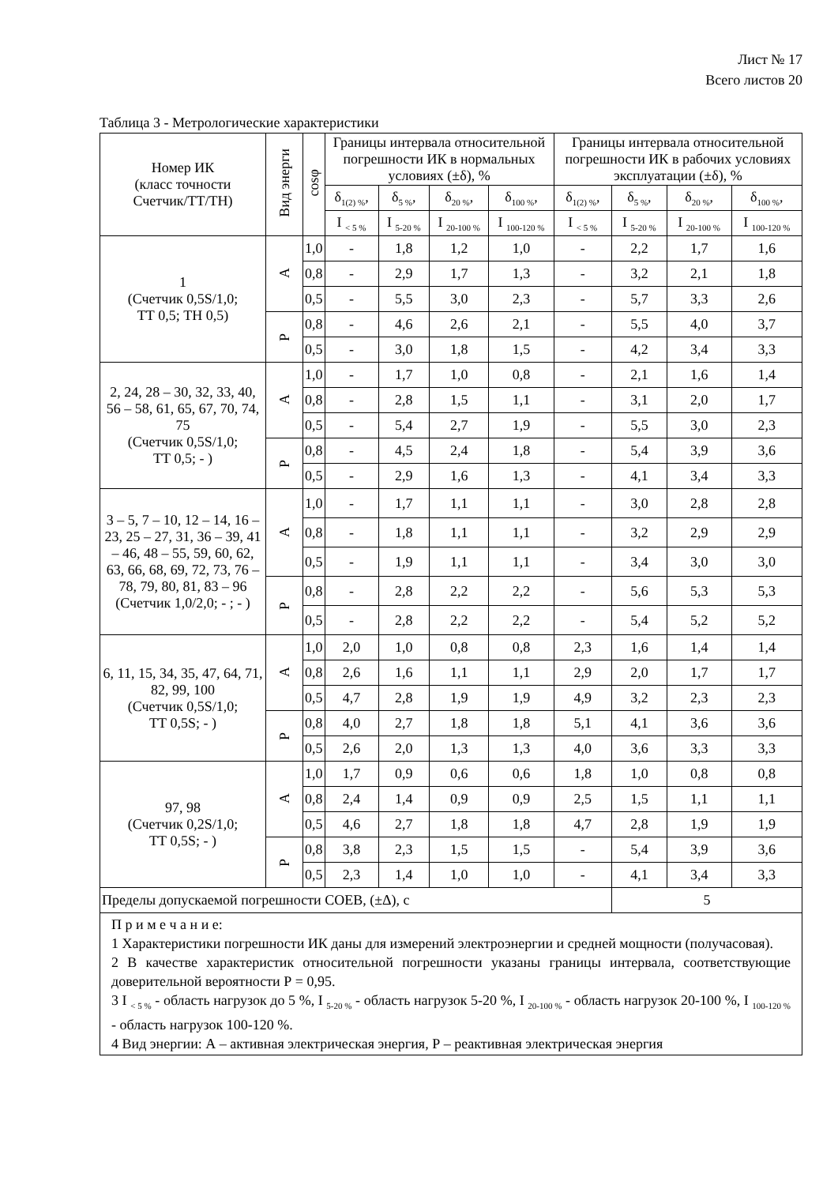Лист № 17
Всего листов 20
Таблица 3 - Метрологические характеристики
| Номер ИК (класс точности Счетчик/ТТ/ТН) | Вид энерги | cosφ | Границы интервала относительной погрешности ИК в нормальных условиях (±δ), % | | | | Границы интервала относительной погрешности ИК в рабочих условиях эксплуатации (±δ), % | | | |
| --- | --- | --- | --- | --- | --- | --- | --- | --- | --- | --- |
| | | | δ<sub>1(2) %</sub>, | δ<sub>5 %</sub>, | δ<sub>20 %</sub>, | δ<sub>100 %</sub>, | δ<sub>1(2) %</sub>, | δ<sub>5 %</sub>, | δ<sub>20 %</sub>, | δ<sub>100 %</sub>, |
| | | | I <sub>< 5 %</sub> | I <sub>5-20 %</sub> | I <sub>20-100 %</sub> | I <sub>100-120 %</sub> | I <sub>< 5 %</sub> | I <sub>5-20 %</sub> | I <sub>20-100 %</sub> | I <sub>100-120 %</sub> |
| 1 (Счетчик 0,5S/1,0; ТТ 0,5; ТН 0,5) | А | 1,0 | - | 1,8 | 1,2 | 1,0 | - | 2,2 | 1,7 | 1,6 |
| | | 0,8 | - | 2,9 | 1,7 | 1,3 | - | 3,2 | 2,1 | 1,8 |
| | | 0,5 | - | 5,5 | 3,0 | 2,3 | - | 5,7 | 3,3 | 2,6 |
| | Р | 0,8 | - | 4,6 | 2,6 | 2,1 | - | 5,5 | 4,0 | 3,7 |
| | | 0,5 | - | 3,0 | 1,8 | 1,5 | - | 4,2 | 3,4 | 3,3 |
| 2, 24, 28 – 30, 32, 33, 40, 56 – 58, 61, 65, 67, 70, 74, 75 (Счетчик 0,5S/1,0; ТТ 0,5; - ) | А | 1,0 | - | 1,7 | 1,0 | 0,8 | - | 2,1 | 1,6 | 1,4 |
| | | 0,8 | - | 2,8 | 1,5 | 1,1 | - | 3,1 | 2,0 | 1,7 |
| | | 0,5 | - | 5,4 | 2,7 | 1,9 | - | 5,5 | 3,0 | 2,3 |
| | Р | 0,8 | - | 4,5 | 2,4 | 1,8 | - | 5,4 | 3,9 | 3,6 |
| | | 0,5 | - | 2,9 | 1,6 | 1,3 | - | 4,1 | 3,4 | 3,3 |
| 3 – 5, 7 – 10, 12 – 14, 16 – 23, 25 – 27, 31, 36 – 39, 41 – 46, 48 – 55, 59, 60, 62, 63, 66, 68, 69, 72, 73, 76 – 78, 79, 80, 81, 83 – 96 (Счетчик 1,0/2,0; - ; - ) | А | 1,0 | - | 1,7 | 1,1 | 1,1 | - | 3,0 | 2,8 | 2,8 |
| | | 0,8 | - | 1,8 | 1,1 | 1,1 | - | 3,2 | 2,9 | 2,9 |
| | | 0,5 | - | 1,9 | 1,1 | 1,1 | - | 3,4 | 3,0 | 3,0 |
| | Р | 0,8 | - | 2,8 | 2,2 | 2,2 | - | 5,6 | 5,3 | 5,3 |
| | | 0,5 | - | 2,8 | 2,2 | 2,2 | - | 5,4 | 5,2 | 5,2 |
| 6, 11, 15, 34, 35, 47, 64, 71, 82, 99, 100 (Счетчик 0,5S/1,0; ТТ 0,5S; - ) | А | 1,0 | 2,0 | 1,0 | 0,8 | 0,8 | 2,3 | 1,6 | 1,4 | 1,4 |
| | | 0,8 | 2,6 | 1,6 | 1,1 | 1,1 | 2,9 | 2,0 | 1,7 | 1,7 |
| | | 0,5 | 4,7 | 2,8 | 1,9 | 1,9 | 4,9 | 3,2 | 2,3 | 2,3 |
| | Р | 0,8 | 4,0 | 2,7 | 1,8 | 1,8 | 5,1 | 4,1 | 3,6 | 3,6 |
| | | 0,5 | 2,6 | 2,0 | 1,3 | 1,3 | 4,0 | 3,6 | 3,3 | 3,3 |
| 97, 98 (Счетчик 0,2S/1,0; ТТ 0,5S; - ) | А | 1,0 | 1,7 | 0,9 | 0,6 | 0,6 | 1,8 | 1,0 | 0,8 | 0,8 |
| | | 0,8 | 2,4 | 1,4 | 0,9 | 0,9 | 2,5 | 1,5 | 1,1 | 1,1 |
| | | 0,5 | 4,6 | 2,7 | 1,8 | 1,8 | 4,7 | 2,8 | 1,9 | 1,9 |
| | Р | 0,8 | 3,8 | 2,3 | 1,5 | 1,5 | - | 5,4 | 3,9 | 3,6 |
| | | 0,5 | 2,3 | 1,4 | 1,0 | 1,0 | - | 4,1 | 3,4 | 3,3 |
| Пределы допускаемой погрешности СОЕВ, (±Δ), с | | | | | | | | 5 | | |
| П р и м е ч а н и е: 1 Характеристики погрешности ИК даны для измерений электроэнергии и средней мощности (получасовая). 2 В качестве характеристик относительной погрешности указаны границы интервала, соответствующие доверительной вероятности Р = 0,95. 3 I <sub>< 5 %</sub> - область нагрузок до 5 %, I <sub>5-20 %</sub> - область нагрузок 5-20 %, I <sub>20-100 %</sub> - область нагрузок 20-100 %, I <sub>100-120 %</sub> - область нагрузок 100-120 %. 4 Вид энергии: А – активная электрическая энергия, Р – реактивная электрическая энергия | | | | | | | | | | |